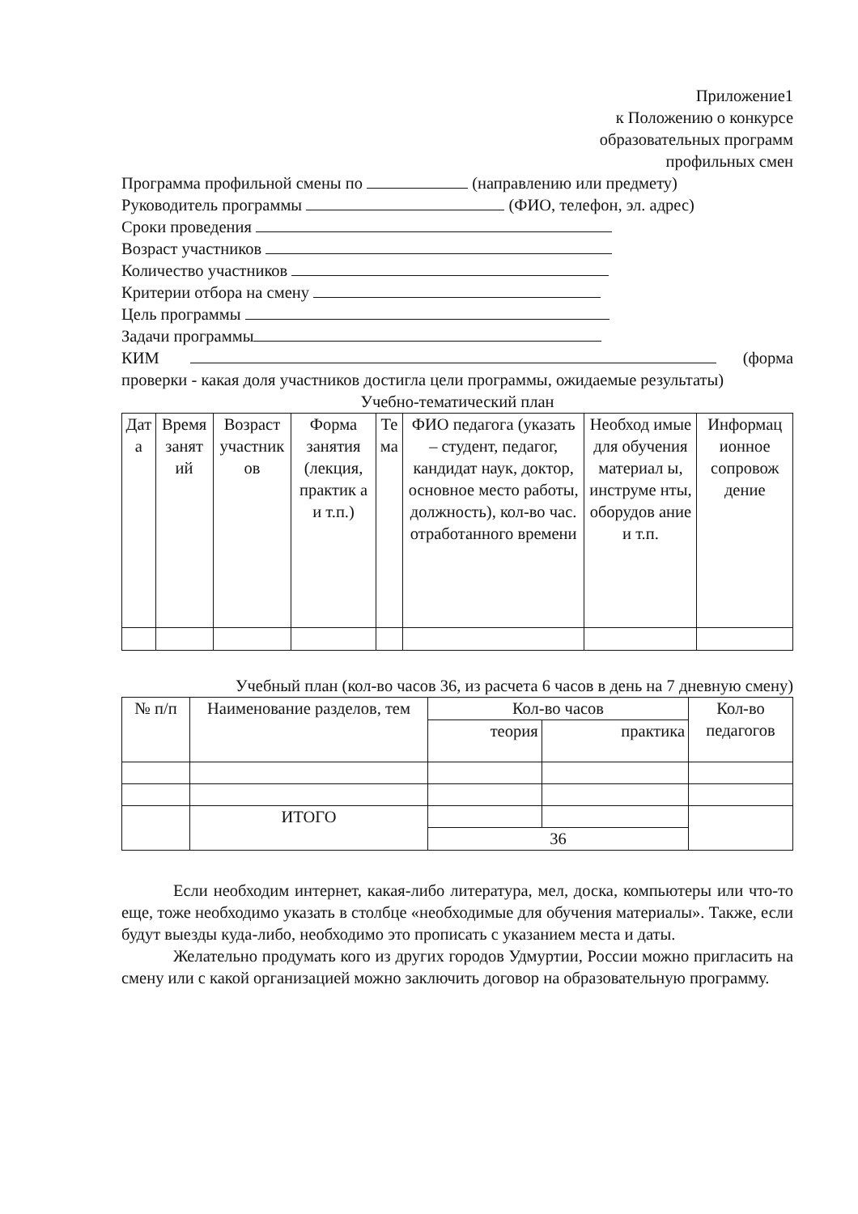Приложение1
к Положению о конкурсе
образовательных программ
профильных смен
Программа профильной смены по (направлению или предмету)
Руководитель программы (ФИО, телефон, эл. адрес)
Сроки проведения
Возраст участников
Количество участников
Критерии отбора на смену
Цель программы
Задачи программы
КИМ (форма проверки - какая доля участников достигла цели программы, ожидаемые результаты)
Учебно-тематический план
| Дат а | Время занят ий | Возраст участник ов | Форма занятия (лекция, практик а и т.п.) | Те ма | ФИО педагога (указать – студент, педагог, кандидат наук, доктор, основное место работы, должность), кол-во час. отработанного времени | Необход имые для обучения материал ы, инструме нты, оборудов ание и т.п. | Информац ионное сопровож дение |
| --- | --- | --- | --- | --- | --- | --- | --- |
Учебный план (кол-во часов 36, из расчета 6 часов в день на 7 дневную смену)
| № п/п | Наименование разделов, тем | Кол-во часов | | Кол-во педагогов |
| --- | --- | --- | --- | --- |
| | | теория | практика | |
| | ИТОГО | | | |
| | | 36 | | |
Если необходим интернет, какая-либо литература, мел, доска, компьютеры или что-то еще, тоже необходимо указать в столбце «необходимые для обучения материалы». Также, если будут выезды куда-либо, необходимо это прописать с указанием места и даты.
Желательно продумать кого из других городов Удмуртии, России можно пригласить на смену или с какой организацией можно заключить договор на образовательную программу.